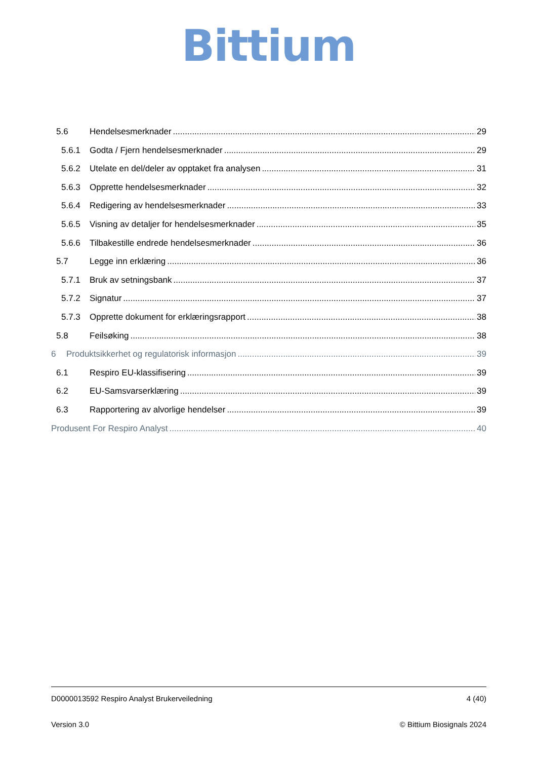Bittium
5.6 Hendelsesmerknader 29
5.6.1 Godta / Fjern hendelsesmerknader 29
5.6.2 Utelate en del/deler av opptaket fra analysen 31
5.6.3 Opprette hendelsesmerknader 32
5.6.4 Redigering av hendelsesmerknader 33
5.6.5 Visning av detaljer for hendelsesmerknader 35
5.6.6 Tilbakestille endrede hendelsesmerknader 36
5.7 Legge inn erklæring 36
5.7.1 Bruk av setningsbank 37
5.7.2 Signatur 37
5.7.3 Opprette dokument for erklæringsrapport 38
5.8 Feilsøking 38
6 Produktsikkerhet og regulatorisk informasjon 39
6.1 Respiro EU-klassifisering 39
6.2 EU-Samsvarserklæring 39
6.3 Rapportering av alvorlige hendelser 39
Produsent For Respiro Analyst 40
D0000013592 Respiro Analyst Brukerveiledning 4 (40)
Version 3.0 © Bittium Biosignals 2024